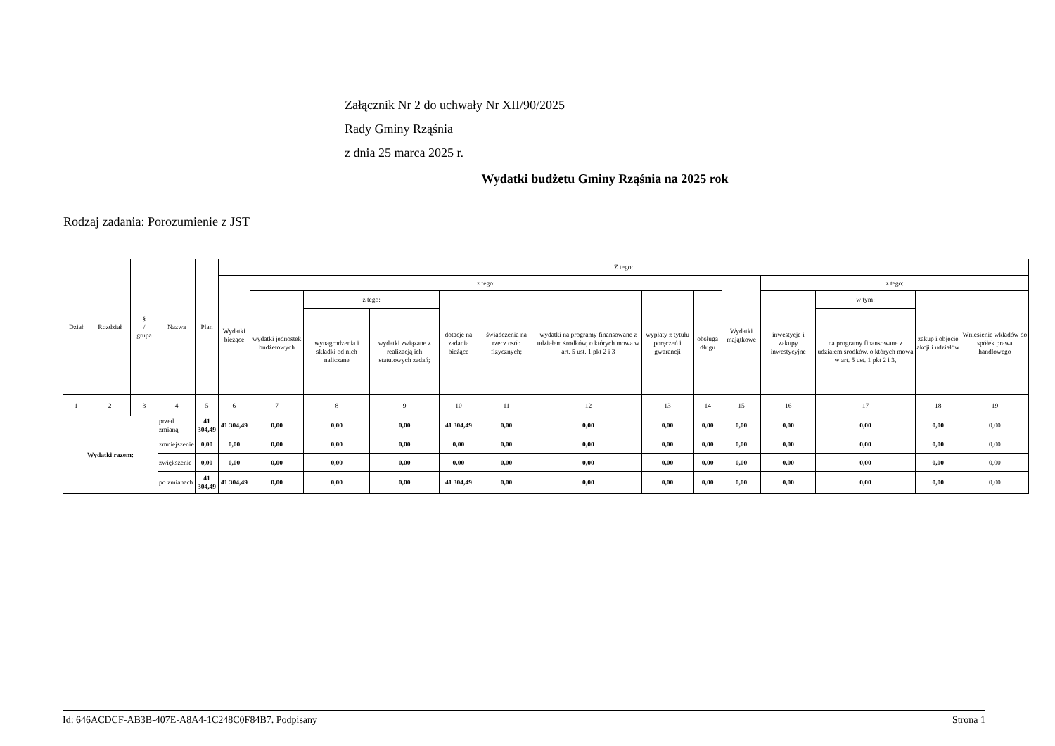Załącznik Nr 2 do uchwały Nr XII/90/2025
Rady Gminy Rząśnia
z dnia 25 marca 2025 r.
Wydatki budżetu Gminy Rząśnia na 2025 rok
Rodzaj zadania: Porozumienie z JST
| Dział | Rozdział | § / grupa | Nazwa | | Plan | Z tego: | | | | | | | | | | | | | |
| --- | --- | --- | --- | --- | --- | --- | --- | --- | --- | --- | --- | --- | --- | --- | --- | --- | --- | --- | --- |
| | | | | | | Wydatki bieżące | z tego: | | | | | | | | Wydatki majątkowe | z tego: | | | |
| | | | | | | | wydatki jednostek budżetowych | z tego: | | dotacje na zadania bieżące | świadczenia na rzecz osób fizycznych; | wydatki na programy finansowane z udziałem środków, o których mowa w art. 5 ust. 1 pkt 2 i 3 | wypłaty z tytułu poręczeń i gwarancji | obsługa długu | | inwestycje i zakupy inwestycyjne | w tym: | zakup i objęcie akcji i udziałów | Wniesienie wkładów do spółek prawa handlowego |
| | | | | | | | | wynagrodzenia i składki od nich naliczane | wydatki związane z realizacją ich statutowych zadań; | | | | | | | | na programy finansowane z udziałem środków, o których mowa w art. 5 ust. 1 pkt 2 i 3, | | |
| 1 | 2 | 3 | 4 | | 5 | 6 | 7 | 8 | 9 | 10 | 11 | 12 | 13 | 14 | 15 | 16 | 17 | 18 | 19 |
| Wydatki razem: | | | | przed zmianą | 41 304,49 | 41 304,49 | 0,00 | 0,00 | 0,00 | 41 304,49 | 0,00 | 0,00 | 0,00 | 0,00 | 0,00 | 0,00 | 0,00 | 0,00 | 0,00 |
| | | | | zmniejszenie | 0,00 | 0,00 | 0,00 | 0,00 | 0,00 | 0,00 | 0,00 | 0,00 | 0,00 | 0,00 | 0,00 | 0,00 | 0,00 | 0,00 | 0,00 |
| | | | | zwiększenie | 0,00 | 0,00 | 0,00 | 0,00 | 0,00 | 0,00 | 0,00 | 0,00 | 0,00 | 0,00 | 0,00 | 0,00 | 0,00 | 0,00 | 0,00 |
| | | | | po zmianach | 41 304,49 | 41 304,49 | 0,00 | 0,00 | 0,00 | 41 304,49 | 0,00 | 0,00 | 0,00 | 0,00 | 0,00 | 0,00 | 0,00 | 0,00 | 0,00 |
Id: 646ACDCF-AB3B-407E-A8A4-1C248C0F84B7. Podpisany Strona 1